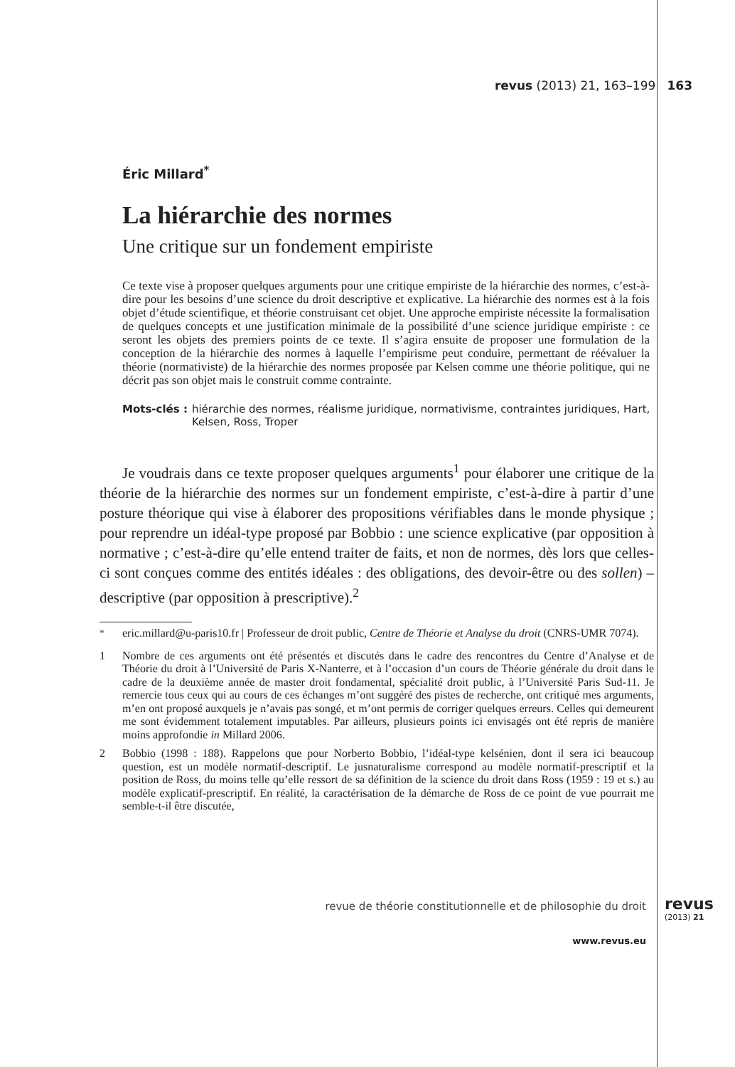revus (2013) 21, 163–199 163
Éric Millard<sup>*</sup>
La hiérarchie des normes
Une critique sur un fondement empiriste
Ce texte vise à proposer quelques arguments pour une critique empiriste de la hiérarchie des normes, c’est-à-dire pour les besoins d’une science du droit descriptive et explicative. La hiérarchie des normes est à la fois objet d’étude scientifique, et théorie construisant cet objet. Une approche empiriste nécessite la formalisation de quelques concepts et une justification minimale de la possibilité d’une science juridique empiriste : ce seront les objets des premiers points de ce texte. Il s’agira ensuite de proposer une formulation de la conception de la hiérarchie des normes à laquelle l’empirisme peut conduire, permettant de réévaluer la théorie (normativiste) de la hiérarchie des normes proposée par Kelsen comme une théorie politique, qui ne décrit pas son objet mais le construit comme contrainte.
Mots-clés : hiérarchie des normes, réalisme juridique, normativisme, contraintes juridiques, Hart, Kelsen, Ross, Troper
Je voudrais dans ce texte proposer quelques arguments<sup>1</sup> pour élaborer une critique de la théorie de la hiérarchie des normes sur un fondement empiriste, c’est-à-dire à partir d’une posture théorique qui vise à élaborer des propositions vérifiables dans le monde physique ; pour reprendre un idéal-type proposé par Bobbio : une science explicative (par opposition à normative ; c’est-à-dire qu’elle entend traiter de faits, et non de normes, dès lors que celles-ci sont conçues comme des entités idéales : des obligations, des devoir-être ou des sollen) – descriptive (par opposition à prescriptive).<sup>2</sup>
<sup>*</sup> eric.millard@u-paris10.fr | Professeur de droit public, Centre de Théorie et Analyse du droit (CNRS-UMR 7074).
1 Nombre de ces arguments ont été présentés et discutés dans le cadre des rencontres du Centre d’Analyse et de Théorie du droit à l’Université de Paris X-Nanterre, et à l’occasion d’un cours de Théorie générale du droit dans le cadre de la deuxième année de master droit fondamental, spécialité droit public, à l’Université Paris Sud-11. Je remercie tous ceux qui au cours de ces échanges m’ont suggéré des pistes de recherche, ont critiqué mes arguments, m’en ont proposé auxquels je n’avais pas songé, et m’ont permis de corriger quelques erreurs. Celles qui demeurent me sont évidemment totalement imputables. Par ailleurs, plusieurs points ici envisagés ont été repris de manière moins approfondie in Millard 2006.
2 Bobbio (1998 : 188). Rappelons que pour Norberto Bobbio, l’idéal-type kelsénien, dont il sera ici beaucoup question, est un modèle normatif-descriptif. Le jusnaturalisme correspond au modèle normatif-prescriptif et la position de Ross, du moins telle qu’elle ressort de sa définition de la science du droit dans Ross (1959 : 19 et s.) au modèle explicatif-prescriptif. En réalité, la caractérisation de la démarche de Ross de ce point de vue pourrait me semble-t-il être discutée,
revue de théorie constitutionnelle et de philosophie du droit
revus
(2013) 21
www.revus.eu